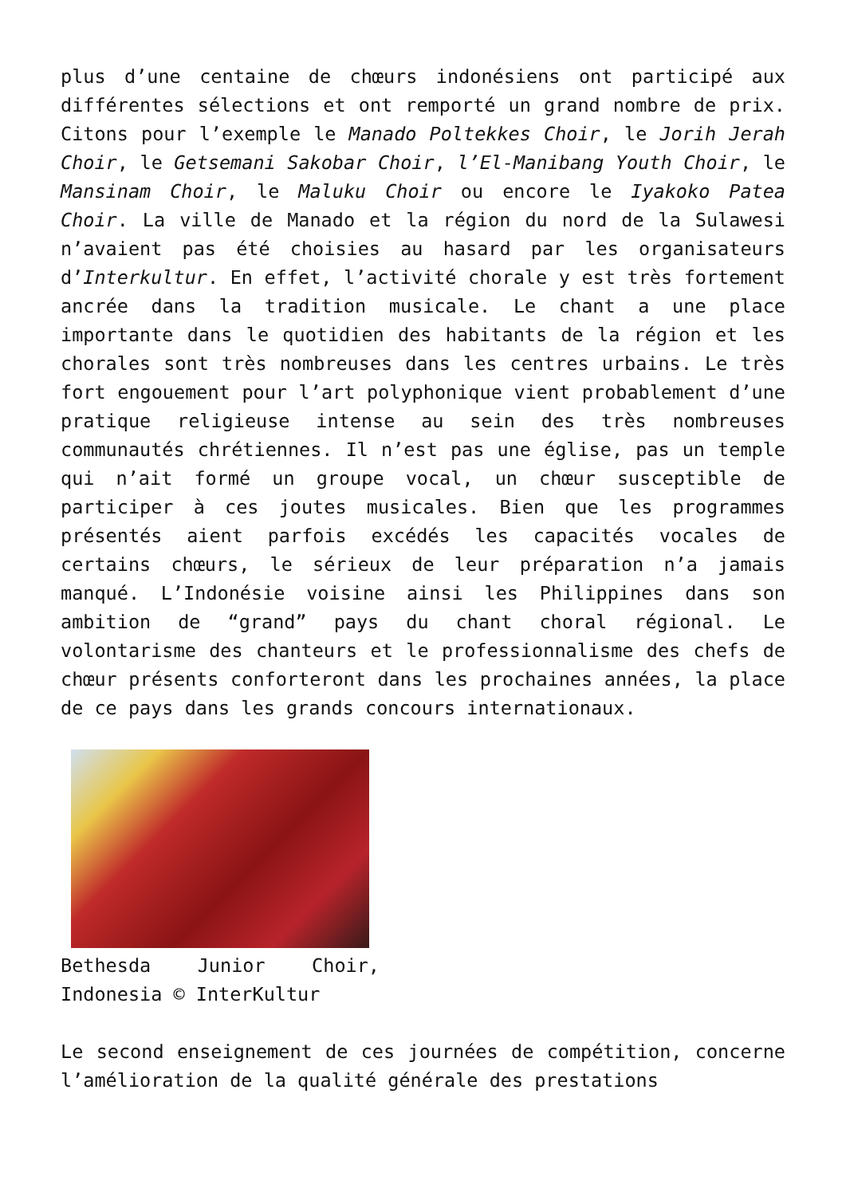plus d’une centaine de chœurs indonésiens ont participé aux différentes sélections et ont remporté un grand nombre de prix. Citons pour l’exemple le Manado Poltekkes Choir, le Jorih Jerah Choir, le Getsemani Sakobar Choir, l’El-Manibang Youth Choir, le Mansinam Choir, le Maluku Choir ou encore le Iyakoko Patea Choir. La ville de Manado et la région du nord de la Sulawesi n’avaient pas été choisies au hasard par les organisateurs d’Interkultur. En effet, l’activité chorale y est très fortement ancrée dans la tradition musicale. Le chant a une place importante dans le quotidien des habitants de la région et les chorales sont très nombreuses dans les centres urbains. Le très fort engouement pour l’art polyphonique vient probablement d’une pratique religieuse intense au sein des très nombreuses communautés chrétiennes. Il n’est pas une église, pas un temple qui n’ait formé un groupe vocal, un chœur susceptible de participer à ces joutes musicales. Bien que les programmes présentés aient parfois excédés les capacités vocales de certains chœurs, le sérieux de leur préparation n’a jamais manqué. L’Indonésie voisine ainsi les Philippines dans son ambition de “grand” pays du chant choral régional. Le volontarisme des chanteurs et le professionnalisme des chefs de chœur présents conforteront dans les prochaines années, la place de ce pays dans les grands concours internationaux.
Bethesda Junior Choir, Indonesia © InterKultur
Le second enseignement de ces journées de compétition, concerne l’amélioration de la qualité générale des prestations